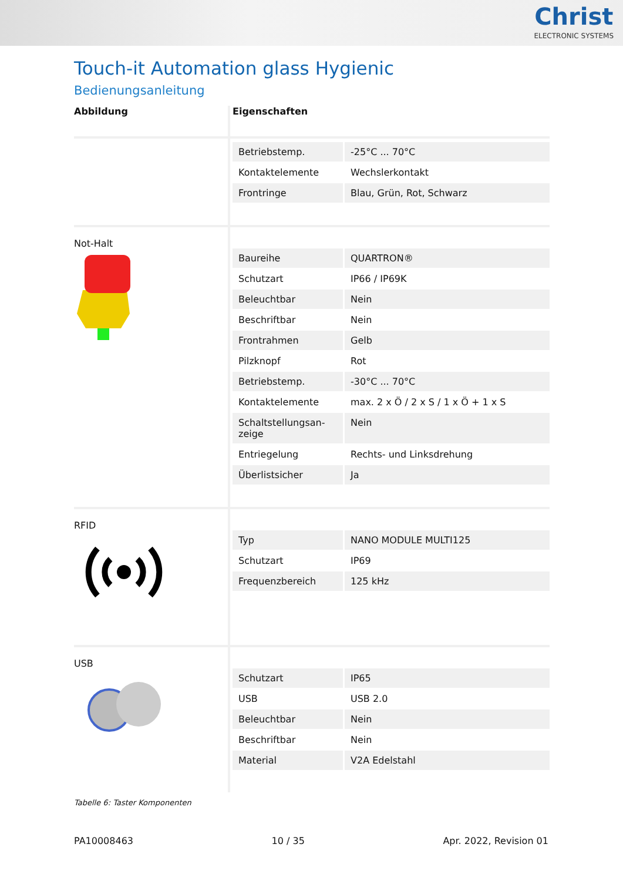Christ
ELECTRONIC SYSTEMS
Touch-it Automation glass Hygienic
Bedienungsanleitung
| Abbildung | Eigenschaften |
| --- | --- |
| | / Betriebstemp. / -25°C ... 70°C / / Kontaktelemente / Wechslerkontakt / / Frontringe / Blau, Grün, Rot, Schwarz / |
| Not-Halt | / Baureihe / QUARTRON® / / Schutzart / IP66 / IP69K / / Beleuchtbar / Nein / / Beschriftbar / Nein / / Frontrahmen / Gelb / / Pilzknopf / Rot / / Betriebstemp. / -30°C ... 70°C / / Kontaktelemente / max. 2 x Ö / 2 x S / 1 x Ö + 1 x S / / Schaltstellungsan- zeige / Nein / / Entriegelung / Rechts- und Linksdrehung / / Überlistsicher / Ja / |
| RFID | / Typ / NANO MODULE MULTI125 / / Schutzart / IP69 / / Frequenzbereich / 125 kHz / |
| USB | / Schutzart / IP65 / / USB / USB 2.0 / / Beleuchtbar / Nein / / Beschriftbar / Nein / / Material / V2A Edelstahl / |
Tabelle 6: Taster Komponenten
PA10008463 10 / 35 Apr. 2022, Revision 01